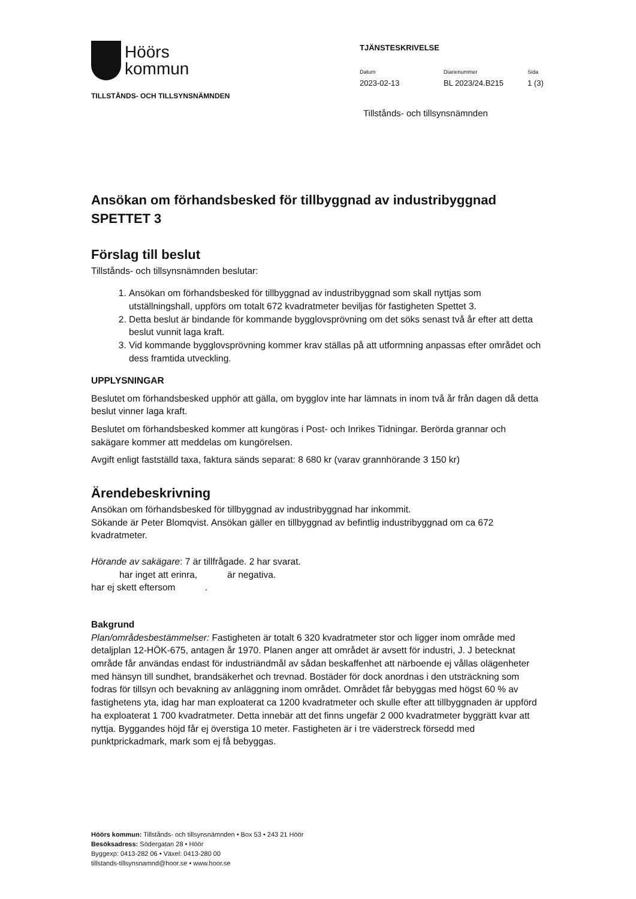Höörs
kommun
TILLSTÅNDS- OCH TILLSYNSNÄMNDEN
TJÄNSTESKRIVELSE
Datum
2023-02-13
Diarienummer
BL 2023/24.B215
Sida
1 (3)
Tillstånds- och tillsynsnämnden
Ansökan om förhandsbesked för tillbyggnad av industribyggnad SPETTET 3
Förslag till beslut
Tillstånds- och tillsynsnämnden beslutar:
1. Ansökan om förhandsbesked för tillbyggnad av industribyggnad som skall nyttjas som utställningshall, uppförs om totalt 672 kvadratmeter beviljas för fastigheten Spettet 3.
2. Detta beslut är bindande för kommande bygglovsprövning om det söks senast två år efter att detta beslut vunnit laga kraft.
3. Vid kommande bygglovsprövning kommer krav ställas på att utformning anpassas efter området och dess framtida utveckling.
UPPLYSNINGAR
Beslutet om förhandsbesked upphör att gälla, om bygglov inte har lämnats in inom två år från dagen då detta beslut vinner laga kraft.
Beslutet om förhandsbesked kommer att kungöras i Post- och Inrikes Tidningar. Berörda grannar och sakägare kommer att meddelas om kungörelsen.
Avgift enligt fastställd taxa, faktura sänds separat: 8 680 kr (varav grannhörande 3 150 kr)
Ärendebeskrivning
Ansökan om förhandsbesked för tillbyggnad av industribyggnad har inkommit.
Sökande är Peter Blomqvist. Ansökan gäller en tillbyggnad av befintlig industribyggnad om ca 672 kvadratmeter.
Hörande av sakägare: 7 är tillfrågade. 2 har svarat.
har inget att erinra, är negativa.
har ej skett eftersom .
Bakgrund
Plan/områdesbestämmelser: Fastigheten är totalt 6 320 kvadratmeter stor och ligger inom område med detaljplan 12-HÖK-675, antagen år 1970. Planen anger att området är avsett för industri, J. J betecknat område får användas endast för industriändmål av sådan beskaffenhet att närboende ej vållas olägenheter med hänsyn till sundhet, brandsäkerhet och trevnad. Bostäder för dock anordnas i den utsträckning som fodras för tillsyn och bevakning av anläggning inom området. Området får bebyggas med högst 60 % av fastighetens yta, idag har man exploaterat ca 1200 kvadratmeter och skulle efter att tillbyggnaden är uppförd ha exploaterat 1 700 kvadratmeter. Detta innebär att det finns ungefär 2 000 kvadratmeter byggrätt kvar att nyttja. Byggandes höjd får ej överstiga 10 meter. Fastigheten är i tre väderstreck försedd med punktprickadmark, mark som ej få bebyggas.
Höörs kommun: Tillstånds- och tillsynsnämnden • Box 53 • 243 21 Höör
Besöksadress: Södergatan 28 • Höör
Byggexp: 0413-282 06 • Växel: 0413-280 00
tillstands-tillsynsnamnd@hoor.se • www.hoor.se